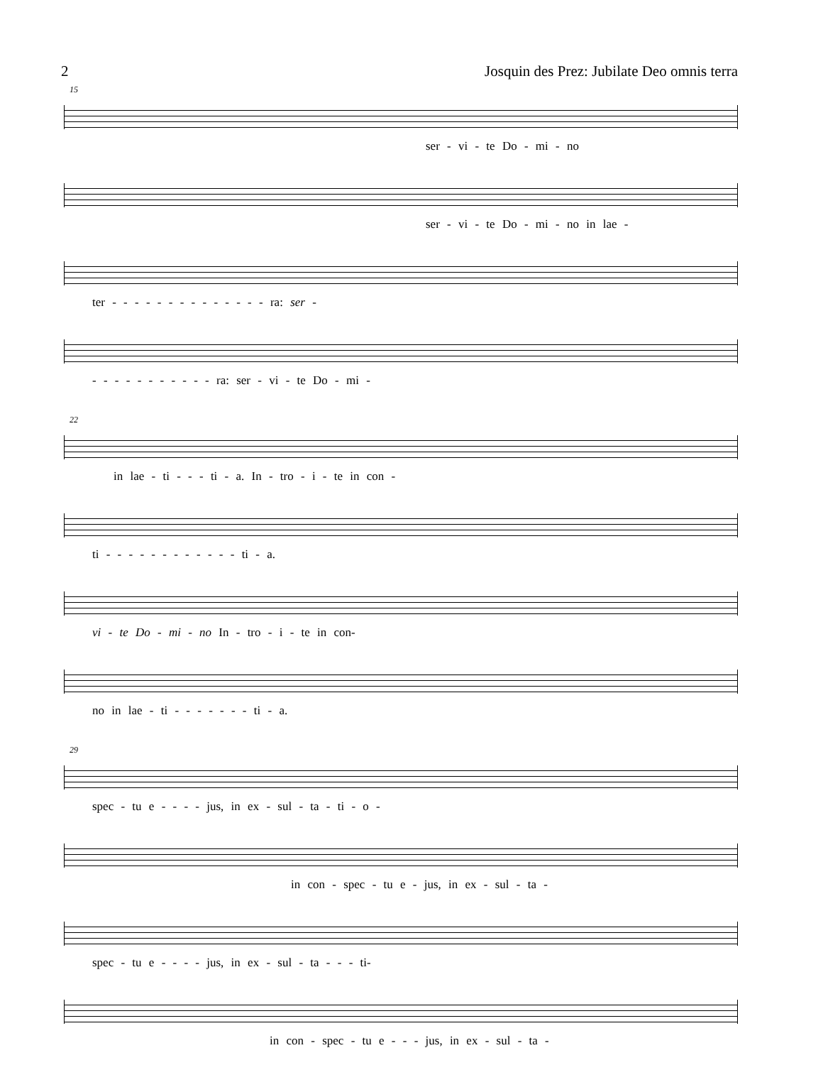2 Josquin des Prez: Jubilate Deo omnis terra
15
ser - vi - te Do - mi - no
ser - vi - te Do - mi - no in lae -
ter - - - - - - - - - - - - - - ra: ser -
- - - - - - - - - - - ra: ser - vi - te Do - mi -
22
in lae - ti - - - ti - a. In - tro - i - te in con -
ti - - - - - - - - - - - - ti - a.
vi - te Do - mi - no In - tro - i - te in con-
no in lae - ti - - - - - - - ti - a.
29
spec - tu e - - - - jus, in ex - sul - ta - ti - o -
in con - spec - tu e - jus, in ex - sul - ta -
spec - tu e - - - - jus, in ex - sul - ta - - - ti-
in con - spec - tu e - - - jus, in ex - sul - ta -